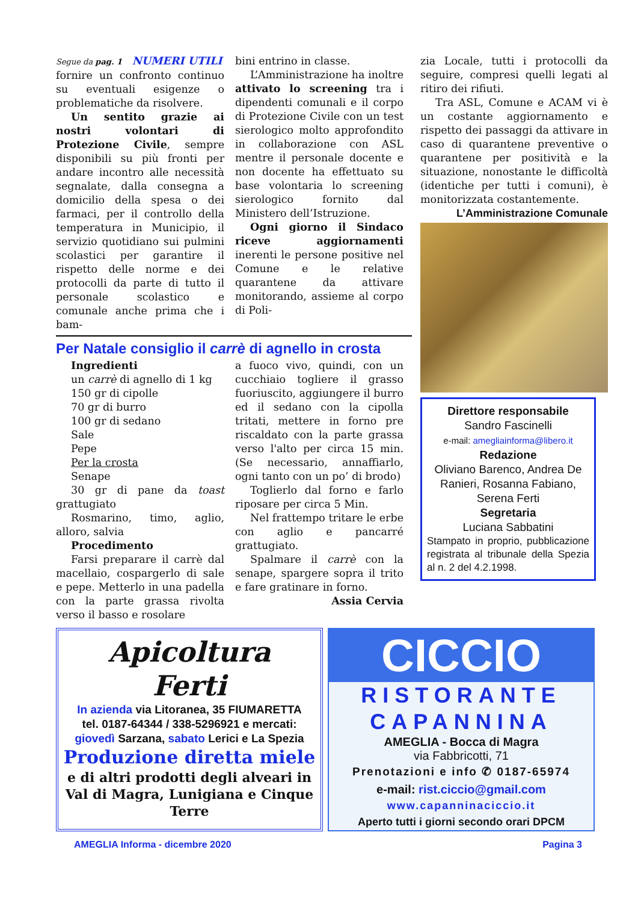Segue da pag. 1 NUMERI UTILI
fornire un confronto continuo su eventuali esigenze o problematiche da risolvere.
Un sentito grazie ai nostri volontari di Protezione Civile, sempre disponibili su più fronti per andare incontro alle necessità segnalate, dalla consegna a domicilio della spesa o dei farmaci, per il controllo della temperatura in Municipio, il servizio quotidiano sui pulmini scolastici per garantire il rispetto delle norme e dei protocolli da parte di tutto il personale scolastico e comunale anche prima che i bam-
bini entrino in classe.
L’Amministrazione ha inoltre attivato lo screening tra i dipendenti comunali e il corpo di Protezione Civile con un test sierologico molto approfondito in collaborazione con ASL mentre il personale docente e non docente ha effettuato su base volontaria lo screening sierologico fornito dal Ministero dell’Istruzione.
Ogni giorno il Sindaco riceve aggiornamenti inerenti le persone positive nel Comune e le relative quarantene da attivare monitorando, assieme al corpo di Poli-
Per Natale consiglio il carrè di agnello in crosta
Ingredienti
un carrè di agnello di 1 kg
150 gr di cipolle
70 gr di burro
100 gr di sedano
Sale
Pepe
Per la crosta
Senape
30 gr di pane da toast grattugiato
Rosmarino, timo, aglio, alloro, salvia
Procedimento
Farsi preparare il carrè dal macellaio, cospargerlo di sale e pepe. Metterlo in una padella con la parte grassa rivolta verso il basso e rosolare
a fuoco vivo, quindi, con un cucchiaio togliere il grasso fuoriuscito, aggiungere il burro ed il sedano con la cipolla tritati, mettere in forno pre riscaldato con la parte grassa verso l'alto per circa 15 min. (Se necessario, annaffiarlo, ogni tanto con un po’ di brodo)
Toglierlo dal forno e farlo riposare per circa 5 Min.
Nel frattempo tritare le erbe con aglio e pancarré grattugiato.
Spalmare il carrè con la senape, spargere sopra il trito e fare gratinare in forno.
Assia Cervia
zia Locale, tutti i protocolli da seguire, compresi quelli legati al ritiro dei rifiuti.
Tra ASL, Comune e ACAM vi è un costante aggiornamento e rispetto dei passaggi da attivare in caso di quarantene preventive o quarantene per positività e la situazione, nonostante le difficoltà (identiche per tutti i comuni), è monitorizzata costantemente.
L’Amministrazione Comunale
Direttore responsabile
Sandro Fascinelli
e-mail: amegliainforma@libero.it
Redazione
Oliviano Barenco, Andrea De Ranieri, Rosanna Fabiano, Serena Ferti
Segretaria
Luciana Sabbatini
Stampato in proprio, pubblicazione registrata al tribunale della Spezia al n. 2 del 4.2.1998.
Apicoltura
Ferti
In azienda via Litoranea, 35 FIUMARETTA
tel. 0187-64344 / 338-5296921 e mercati:
giovedì Sarzana, sabato Lerici e La Spezia
Produzione diretta miele
e di altri prodotti degli alveari in Val di Magra, Lunigiana e Cinque Terre
CICCIO
RISTORANTE
CAPANNINA
AMEGLIA - Bocca di Magra
via Fabbricotti, 71
Prenotazioni e info ✆ 0187-65974
e-mail: rist.ciccio@gmail.com
www.capanninaciccio.it
Aperto tutti i giorni secondo orari DPCM
AMEGLIA Informa - dicembre 2020 Pagina 3